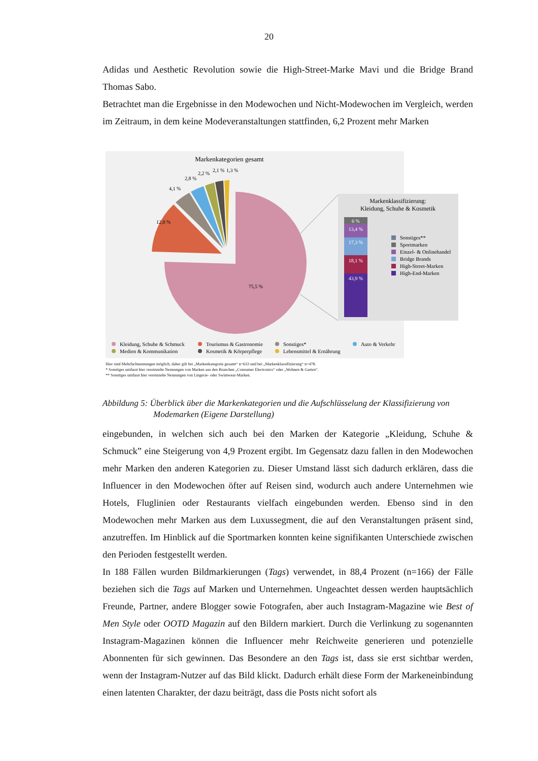20
Adidas und Aesthetic Revolution sowie die High-Street-Marke Mavi und die Bridge Brand Thomas Sabo.
Betrachtet man die Ergebnisse in den Modewochen und Nicht-Modewochen im Vergleich, werden im Zeitraum, in dem keine Modeveranstaltungen stattfinden, 6,2 Prozent mehr Marken
Markenkategorien gesamt
75,5 %
12,0 %
4,1 %
2,8 %
2,2 %
2,1 %
1,3 %
Markenklassifizierung:
Kleidung, Schuhe & Kosmetik
6 %
13,4 %
17,3 %
18,1 %
43,9 %
Sonstiges**
Sportmarken
Einzel- & Onlinehandel
Bridge Brands
High-Street-Marken
High-End-Marken
Kleidung, Schuhe & Schmuck
Tourismus & Gastronomie
Sonstiges*
Auto & Verkehr
Medien & Kommunikation
Kosmetik & Körperpflege
Lebensmittel & Ernährung
Hier sind Mehrfachnennungen möglich, daher gilt bei „Markenkategorie gesamt“ n=633 und bei „Markenklassifizierung“ n=478.
* Sonstiges umfasst hier vereinzelte Nennungen von Marken aus den Branchen „Consumer Electronics“ oder „Wohnen & Garten“.
** Sonstiges umfasst hier vereinzelte Nennungen von Lingerie- oder Swimwear-Marken.
Abbildung 5: Überblick über die Markenkategorien und die Aufschlüsselung der Klassifizierung von
Modemarken (Eigene Darstellung)
eingebunden, in welchen sich auch bei den Marken der Kategorie „Kleidung, Schuhe & Schmuck” eine Steigerung von 4,9 Prozent ergibt. Im Gegensatz dazu fallen in den Modewochen mehr Marken den anderen Kategorien zu. Dieser Umstand lässt sich dadurch erklären, dass die Influencer in den Modewochen öfter auf Reisen sind, wodurch auch andere Unternehmen wie Hotels, Fluglinien oder Restaurants vielfach eingebunden werden. Ebenso sind in den Modewochen mehr Marken aus dem Luxussegment, die auf den Veranstaltungen präsent sind, anzutreffen. Im Hinblick auf die Sportmarken konnten keine signifikanten Unterschiede zwischen den Perioden festgestellt werden.
In 188 Fällen wurden Bildmarkierungen (Tags) verwendet, in 88,4 Prozent (n=166) der Fälle beziehen sich die Tags auf Marken und Unternehmen. Ungeachtet dessen werden hauptsächlich Freunde, Partner, andere Blogger sowie Fotografen, aber auch Instagram-Magazine wie Best of Men Style oder OOTD Magazin auf den Bildern markiert. Durch die Verlinkung zu sogenannten Instagram-Magazinen können die Influencer mehr Reichweite generieren und potenzielle Abonnenten für sich gewinnen. Das Besondere an den Tags ist, dass sie erst sichtbar werden, wenn der Instagram-Nutzer auf das Bild klickt. Dadurch erhält diese Form der Markeneinbindung einen latenten Charakter, der dazu beiträgt, dass die Posts nicht sofort als